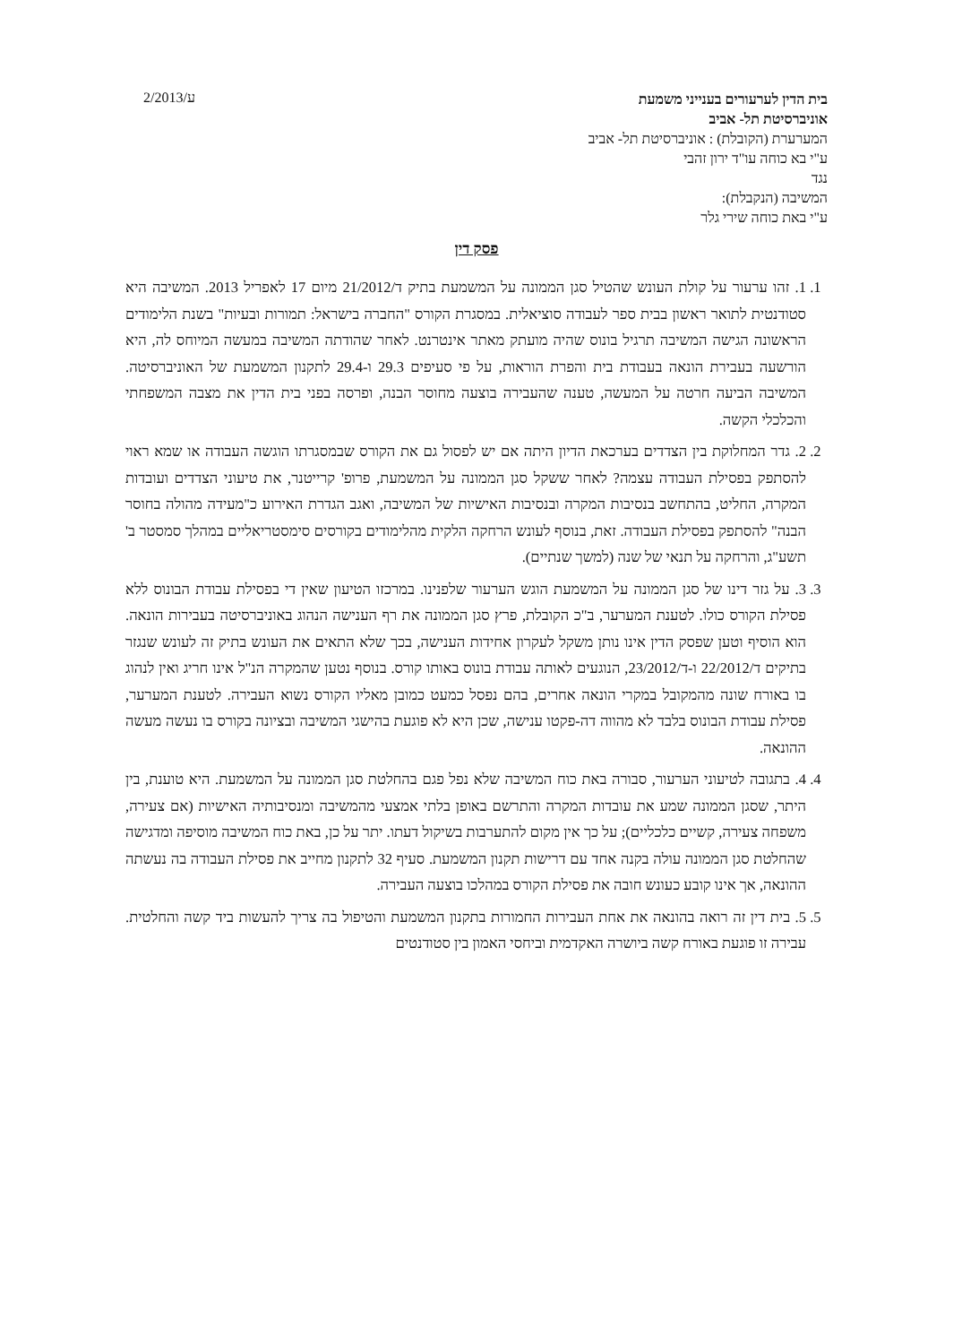בית הדין לערעורים בענייני משמעת
אוניברסיטת תל- אביב
ע/2/2013
המערערת (הקובלת) : אוניברסיטת תל- אביב
ע"י בא כוחה עו"ד ירון זהבי
נגד
המשיבה (הנקבלת):
ע"י באת כוחה שירי גלר
פסק דין
1. 1. זהו ערעור על קולת העונש שהטיל סגן הממונה על המשמעת בתיק ד/21/2012 מיום 17 לאפריל 2013. המשיבה היא סטודנטית לתואר ראשון בבית ספר לעבודה סוציאלית. במסגרת הקורס "החברה בישראל: תמורות ובעיות" בשנת הלימודים הראשונה הגישה המשיבה תרגיל בונוס שהיה מועתק מאתר אינטרנט. לאחר שהודתה המשיבה במעשה המיוחס לה, היא הורשעה בעבירת הונאה בעבודת בית והפרת הוראות, על פי סעיפים 29.3 ו-29.4 לתקנון המשמעת של האוניברסיטה. המשיבה הביעה חרטה על המעשה, טענה שהעבירה בוצעה מחוסר הבנה, ופרסה בפני בית הדין את מצבה המשפחתי והכלכלי הקשה.
2. 2. גדר המחלוקת בין הצדדים בערכאת הדיון היתה אם יש לפסול גם את הקורס שבמסגרתו הוגשה העבודה או שמא ראוי להסתפק בפסילת העבודה עצמה? לאחר ששקל סגן הממונה על המשמעת, פרופ' קרייטנר, את טיעוני הצדדים ועובדות המקרה, החליט, בהתחשב בנסיבות המקרה ובנסיבות האישיות של המשיבה, ואגב הגדרת האירוע כ"מעידה מהולה בחוסר הבנה" להסתפק בפסילת העבודה. זאת, בנוסף לעונש הרחקה הלקית מהלימודים בקורסים סימסטריאליים במהלך סמסטר ב' תשע"ג, והרחקה על תנאי של שנה (למשך שנתיים).
3. 3. על גזר דינו של סגן הממונה על המשמעת הוגש הערעור שלפנינו. במרכזו הטיעון שאין די בפסילת עבודת הבונוס ללא פסילת הקורס כולו. לטענת המערער, ב"כ הקובלת, פרץ סגן הממונה את רף הענישה הנהוג באוניברסיטה בעבירות הונאה. הוא הוסיף וטען שפסק הדין אינו נותן משקל לעקרון אחידות הענישה, בכך שלא התאים את העונש בתיק זה לעונש שנגזר בתיקים ד/22/2012 ו-ד/23/2012, הנוגעים לאותה עבודת בונוס באותו קורס. בנוסף נטען שהמקרה הנ"ל אינו חריג ואין לנהוג בו באורח שונה מהמקובל במקרי הונאה אחרים, בהם נפסל כמעט כמובן מאליו הקורס נשוא העבירה. לטענת המערער, פסילת עבודת הבונוס בלבד לא מהווה דה-פקטו ענישה, שכן היא לא פוגעת בהישגי המשיבה ובציונה בקורס בו נעשה מעשה ההונאה.
4. 4. בתגובה לטיעוני הערעור, סבורה באת כוח המשיבה שלא נפל פגם בהחלטת סגן הממונה על המשמעת. היא טוענת, בין היתר, שסגן הממונה שמע את עובדות המקרה והתרשם באופן בלתי אמצעי מהמשיבה ומנסיבותיה האישיות (אם צעירה, משפחה צעירה, קשיים כלכליים); על כך אין מקום להתערבות בשיקול דעתו. יתר על כן, באת כוח המשיבה מוסיפה ומדגישה שהחלטת סגן הממונה עולה בקנה אחד עם דרישות תקנון המשמעת. סעיף 32 לתקנון מחייב את פסילת העבודה בה נעשתה ההונאה, אך אינו קובע כעונש חובה את פסילת הקורס במהלכו בוצעה העבירה.
5. 5. בית דין זה רואה בהונאה את אחת העבירות החמורות בתקנון המשמעת והטיפול בה צריך להעשות ביד קשה והחלטית. עבירה זו פוגעת באורח קשה ביושרה האקדמית וביחסי האמון בין סטודנטים